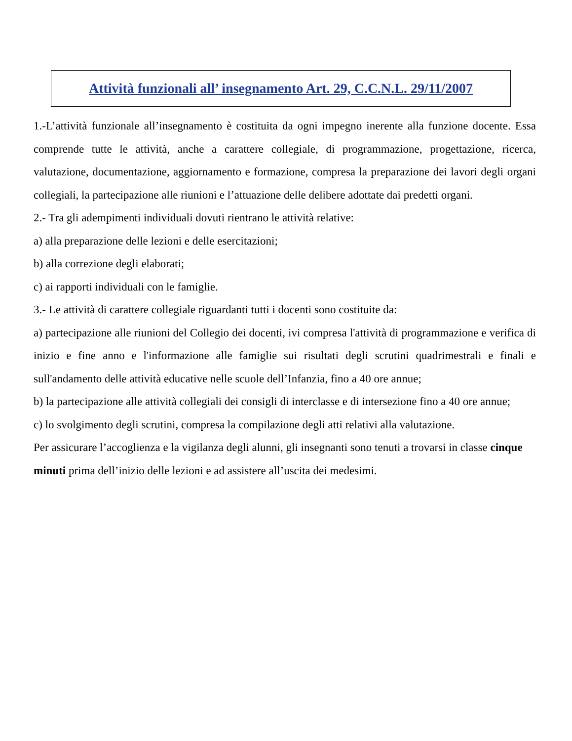Attività funzionali all’ insegnamento Art. 29, C.C.N.L. 29/11/2007
1.-L’attività funzionale all’insegnamento è costituita da ogni impegno inerente alla funzione docente. Essa comprende tutte le attività, anche a carattere collegiale, di programmazione, progettazione, ricerca, valutazione, documentazione, aggiornamento e formazione, compresa la preparazione dei lavori degli organi collegiali, la partecipazione alle riunioni e l’attuazione delle delibere adottate dai predetti organi.
2.- Tra gli adempimenti individuali dovuti rientrano le attività relative:
a) alla preparazione delle lezioni e delle esercitazioni;
b) alla correzione degli elaborati;
c) ai rapporti individuali con le famiglie.
3.- Le attività di carattere collegiale riguardanti tutti i docenti sono costituite da:
a) partecipazione alle riunioni del Collegio dei docenti, ivi compresa l'attività di programmazione e verifica di inizio e fine anno e l'informazione alle famiglie sui risultati degli scrutini quadrimestrali e finali e sull'andamento delle attività educative nelle scuole dell’Infanzia, fino a 40 ore annue;
b) la partecipazione alle attività collegiali dei consigli di interclasse e di intersezione fino a 40 ore annue;
c) lo svolgimento degli scrutini, compresa la compilazione degli atti relativi alla valutazione.
Per assicurare l’accoglienza e la vigilanza degli alunni, gli insegnanti sono tenuti a trovarsi in classe cinque minuti prima dell’inizio delle lezioni e ad assistere all’uscita dei medesimi.